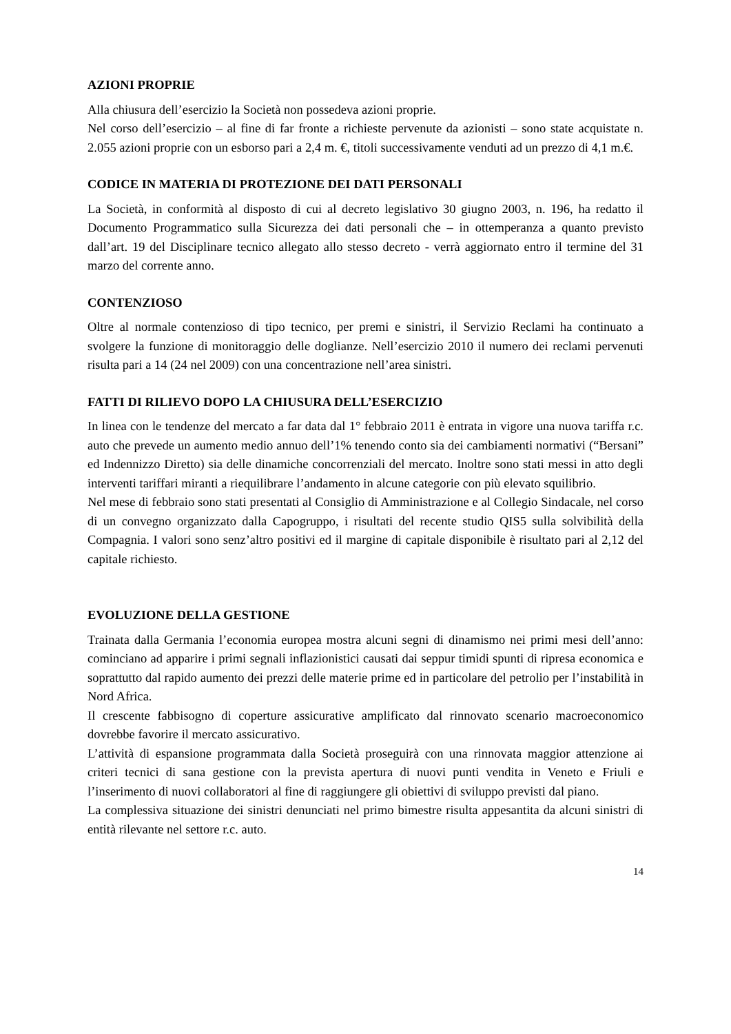AZIONI PROPRIE
Alla chiusura dell’esercizio la Società non possedeva azioni proprie.
Nel corso dell’esercizio – al fine di far fronte a richieste pervenute da azionisti – sono state acquistate n. 2.055 azioni proprie con un esborso pari a 2,4 m. €, titoli successivamente venduti ad un prezzo di 4,1 m.€.
CODICE IN MATERIA DI PROTEZIONE DEI DATI PERSONALI
La Società, in conformità al disposto di cui al decreto legislativo 30 giugno 2003, n. 196, ha redatto il Documento Programmatico sulla Sicurezza dei dati personali che – in ottemperanza a quanto previsto dall’art. 19 del Disciplinare tecnico allegato allo stesso decreto - verrà aggiornato entro il termine del 31 marzo del corrente anno.
CONTENZIOSO
Oltre al normale contenzioso di tipo tecnico, per premi e sinistri, il Servizio Reclami ha continuato a svolgere la funzione di monitoraggio delle doglianze. Nell’esercizio 2010 il numero dei reclami pervenuti risulta pari a 14 (24 nel 2009) con una concentrazione nell’area sinistri.
FATTI DI RILIEVO DOPO LA CHIUSURA DELL’ESERCIZIO
In linea con le tendenze del mercato a far data dal 1° febbraio 2011 è entrata in vigore una nuova tariffa r.c. auto che prevede un aumento medio annuo dell’1% tenendo conto sia dei cambiamenti normativi (“Bersani” ed Indennizzo Diretto) sia delle dinamiche concorrenziali del mercato. Inoltre sono stati messi in atto degli interventi tariffari miranti a riequilibrare l’andamento in alcune categorie con più elevato squilibrio.
Nel mese di febbraio sono stati presentati al Consiglio di Amministrazione e al Collegio Sindacale, nel corso di un convegno organizzato dalla Capogruppo, i risultati del recente studio QIS5 sulla solvibilità della Compagnia. I valori sono senz’altro positivi ed il margine di capitale disponibile è risultato pari al 2,12 del capitale richiesto.
EVOLUZIONE DELLA GESTIONE
Trainata dalla Germania l’economia europea mostra alcuni segni di dinamismo nei primi mesi dell’anno: cominciano ad apparire i primi segnali inflazionistici causati dai seppur timidi spunti di ripresa economica e soprattutto dal rapido aumento dei prezzi delle materie prime ed in particolare del petrolio per l’instabilità in Nord Africa.
Il crescente fabbisogno di coperture assicurative amplificato dal rinnovato scenario macroeconomico dovrebbe favorire il mercato assicurativo.
L’attività di espansione programmata dalla Società proseguirà con una rinnovata maggior attenzione ai criteri tecnici di sana gestione con la prevista apertura di nuovi punti vendita in Veneto e Friuli e l’inserimento di nuovi collaboratori al fine di raggiungere gli obiettivi di sviluppo previsti dal piano.
La complessiva situazione dei sinistri denunciati nel primo bimestre risulta appesantita da alcuni sinistri di entità rilevante nel settore r.c. auto.
14